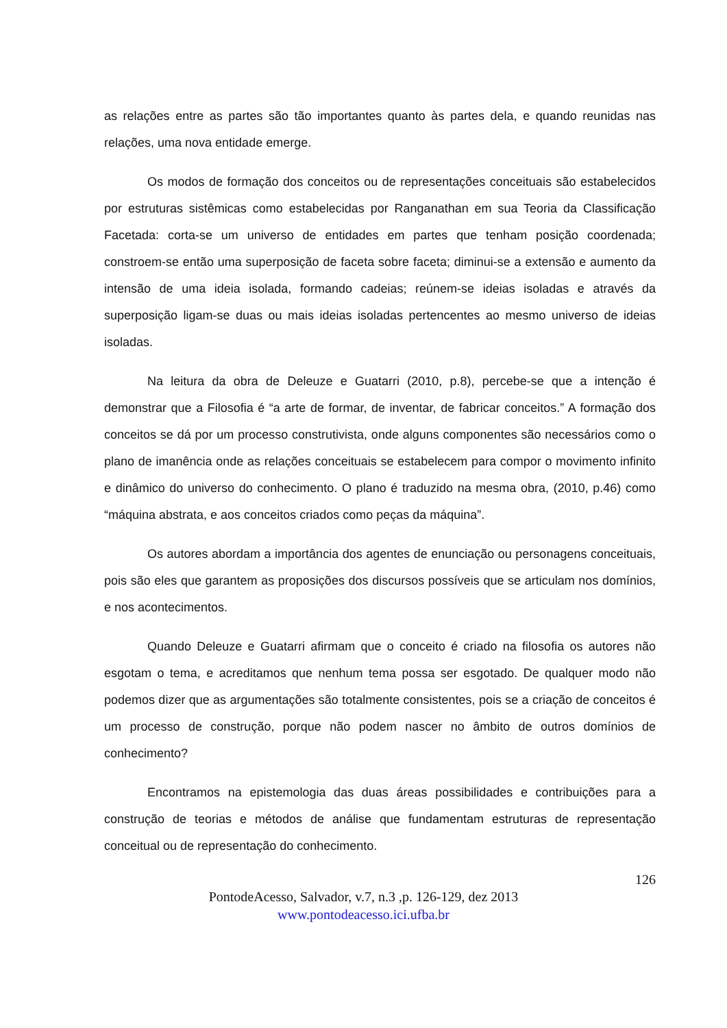as relações entre as partes são tão importantes quanto às partes dela, e quando reunidas nas relações, uma nova entidade emerge.
Os modos de formação dos conceitos ou de representações conceituais são estabelecidos por estruturas sistêmicas como estabelecidas por Ranganathan em sua Teoria da Classificação Facetada: corta-se um universo de entidades em partes que tenham posição coordenada; constroem-se então uma superposição de faceta sobre faceta; diminui-se a extensão e aumento da intensão de uma ideia isolada, formando cadeias; reúnem-se ideias isoladas e através da superposição ligam-se duas ou mais ideias isoladas pertencentes ao mesmo universo de ideias isoladas.
Na leitura da obra de Deleuze e Guatarri (2010, p.8), percebe-se que a intenção é demonstrar que a Filosofia é “a arte de formar, de inventar, de fabricar conceitos.” A formação dos conceitos se dá por um processo construtivista, onde alguns componentes são necessários como o plano de imanência onde as relações conceituais se estabelecem para compor o movimento infinito e dinâmico do universo do conhecimento. O plano é traduzido na mesma obra, (2010, p.46) como “máquina abstrata, e aos conceitos criados como peças da máquina”.
Os autores abordam a importância dos agentes de enunciação ou personagens conceituais, pois são eles que garantem as proposições dos discursos possíveis que se articulam nos domínios, e nos acontecimentos.
Quando Deleuze e Guatarri afirmam que o conceito é criado na filosofia os autores não esgotam o tema, e acreditamos que nenhum tema possa ser esgotado. De qualquer modo não podemos dizer que as argumentações são totalmente consistentes, pois se a criação de conceitos é um processo de construção, porque não podem nascer no âmbito de outros domínios de conhecimento?
Encontramos na epistemologia das duas áreas possibilidades e contribuições para a construção de teorias e métodos de análise que fundamentam estruturas de representação conceitual ou de representação do conhecimento.
126
PontodeAcesso, Salvador, v.7, n.3 ,p. 126-129, dez 2013
www.pontodeacesso.ici.ufba.br